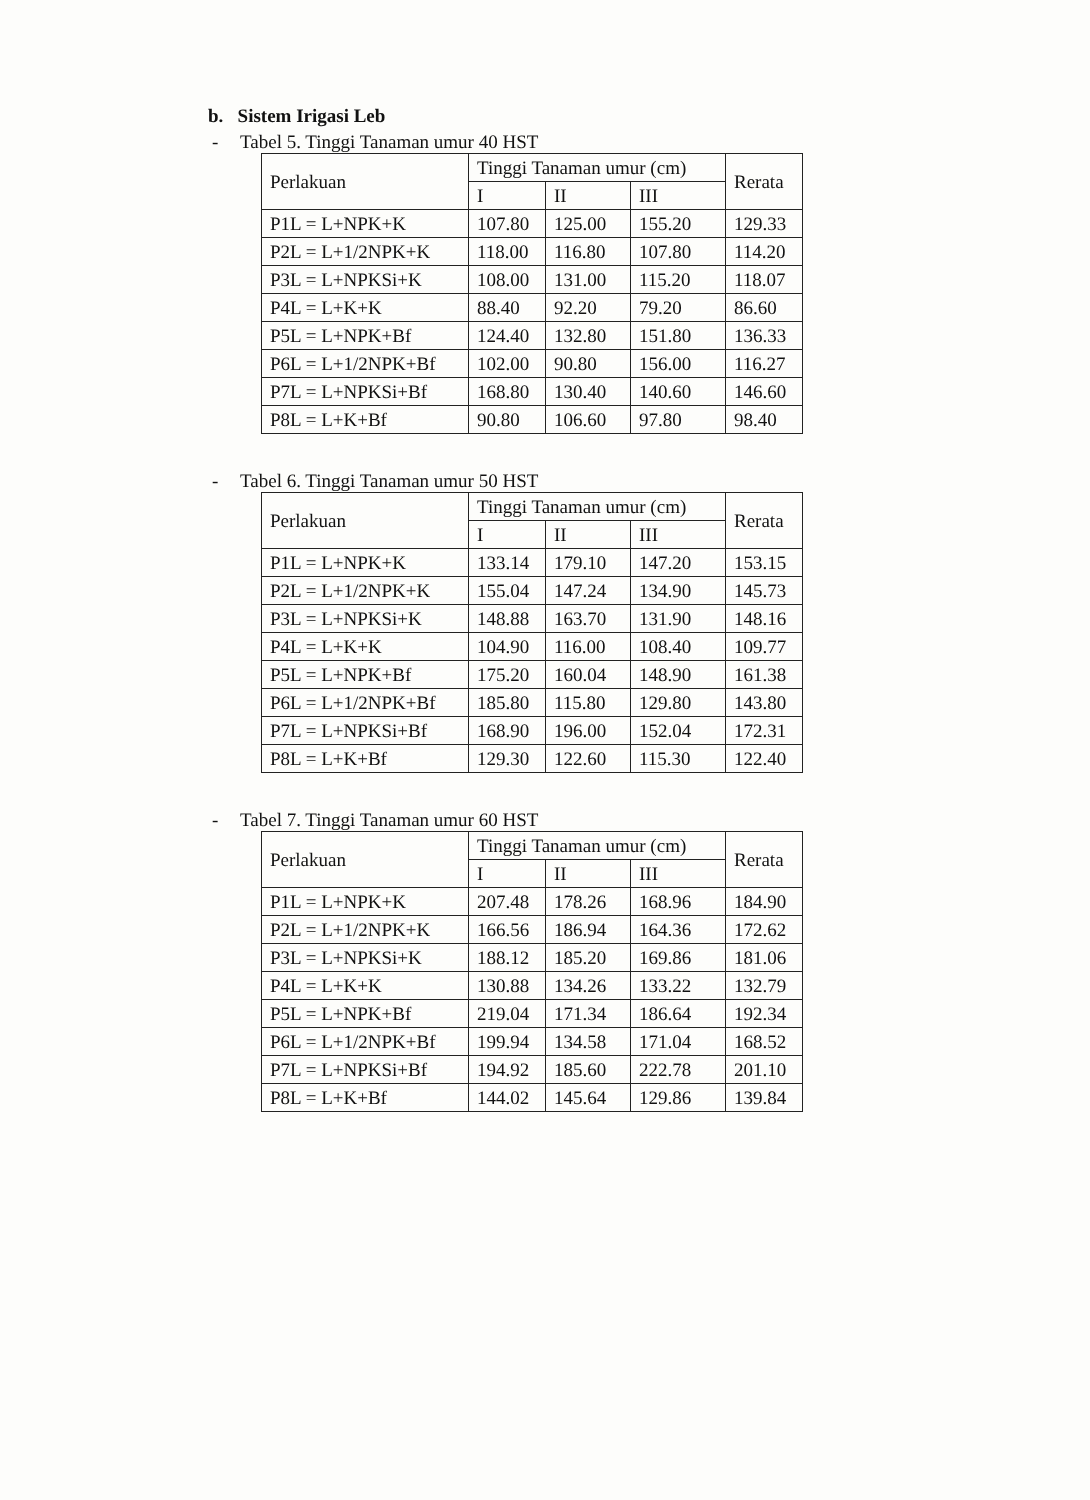b. Sistem Irigasi Leb
- Tabel 5. Tinggi Tanaman umur 40 HST
| Perlakuan | Tinggi Tanaman umur (cm) | | | Rerata |
| --- | --- | --- | --- | --- |
| | I | II | III | |
| P1L = L+NPK+K | 107.80 | 125.00 | 155.20 | 129.33 |
| P2L = L+1/2NPK+K | 118.00 | 116.80 | 107.80 | 114.20 |
| P3L = L+NPKSi+K | 108.00 | 131.00 | 115.20 | 118.07 |
| P4L = L+K+K | 88.40 | 92.20 | 79.20 | 86.60 |
| P5L = L+NPK+Bf | 124.40 | 132.80 | 151.80 | 136.33 |
| P6L = L+1/2NPK+Bf | 102.00 | 90.80 | 156.00 | 116.27 |
| P7L = L+NPKSi+Bf | 168.80 | 130.40 | 140.60 | 146.60 |
| P8L = L+K+Bf | 90.80 | 106.60 | 97.80 | 98.40 |
- Tabel 6. Tinggi Tanaman umur 50 HST
| Perlakuan | Tinggi Tanaman umur (cm) | | | Rerata |
| --- | --- | --- | --- | --- |
| | I | II | III | |
| P1L = L+NPK+K | 133.14 | 179.10 | 147.20 | 153.15 |
| P2L = L+1/2NPK+K | 155.04 | 147.24 | 134.90 | 145.73 |
| P3L = L+NPKSi+K | 148.88 | 163.70 | 131.90 | 148.16 |
| P4L = L+K+K | 104.90 | 116.00 | 108.40 | 109.77 |
| P5L = L+NPK+Bf | 175.20 | 160.04 | 148.90 | 161.38 |
| P6L = L+1/2NPK+Bf | 185.80 | 115.80 | 129.80 | 143.80 |
| P7L = L+NPKSi+Bf | 168.90 | 196.00 | 152.04 | 172.31 |
| P8L = L+K+Bf | 129.30 | 122.60 | 115.30 | 122.40 |
- Tabel 7. Tinggi Tanaman umur 60 HST
| Perlakuan | Tinggi Tanaman umur (cm) | | | Rerata |
| --- | --- | --- | --- | --- |
| | I | II | III | |
| P1L = L+NPK+K | 207.48 | 178.26 | 168.96 | 184.90 |
| P2L = L+1/2NPK+K | 166.56 | 186.94 | 164.36 | 172.62 |
| P3L = L+NPKSi+K | 188.12 | 185.20 | 169.86 | 181.06 |
| P4L = L+K+K | 130.88 | 134.26 | 133.22 | 132.79 |
| P5L = L+NPK+Bf | 219.04 | 171.34 | 186.64 | 192.34 |
| P6L = L+1/2NPK+Bf | 199.94 | 134.58 | 171.04 | 168.52 |
| P7L = L+NPKSi+Bf | 194.92 | 185.60 | 222.78 | 201.10 |
| P8L = L+K+Bf | 144.02 | 145.64 | 129.86 | 139.84 |